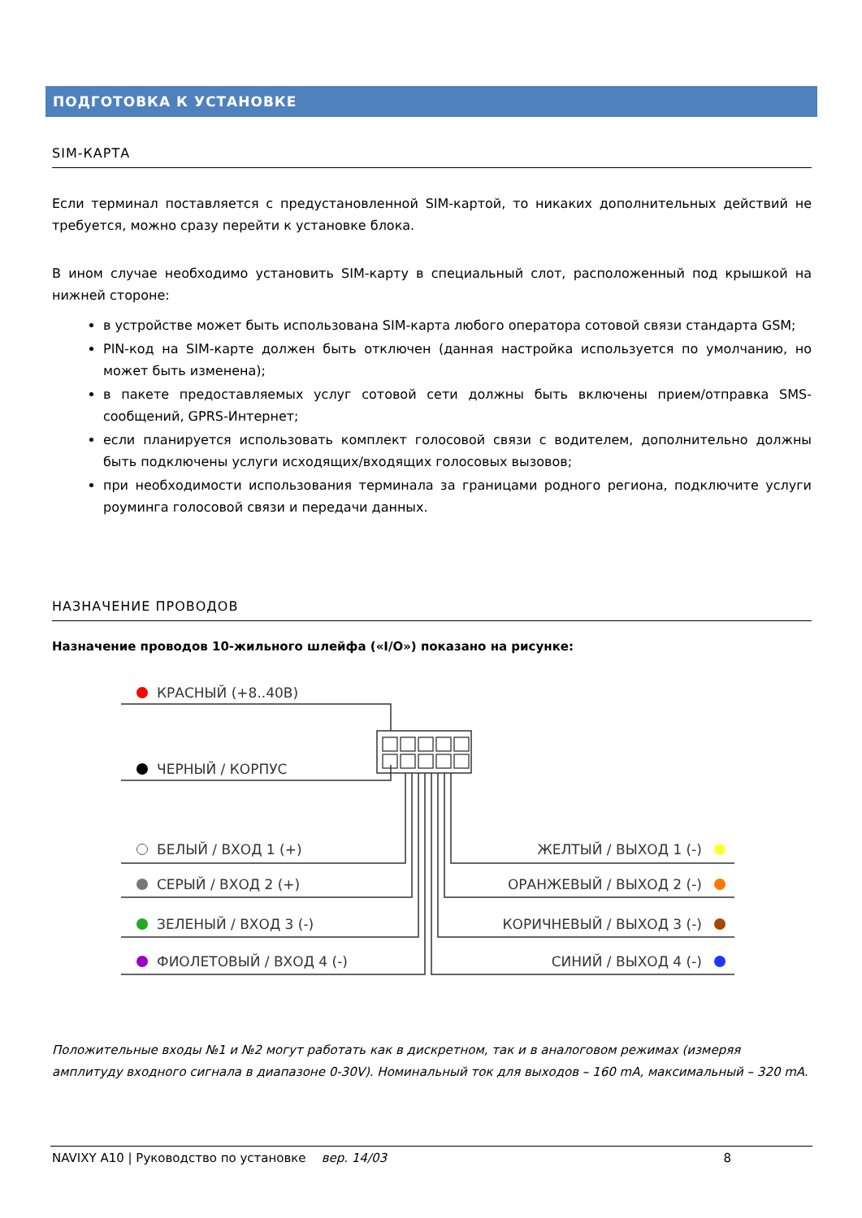ПОДГОТОВКА К УСТАНОВКЕ
SIM-КАРТА
Если терминал поставляется с предустановленной SIM-картой, то никаких дополнительных действий не требуется, можно сразу перейти к установке блока.
В ином случае необходимо установить SIM-карту в специальный слот, расположенный под крышкой на нижней стороне:
в устройстве может быть использована SIM-карта любого оператора сотовой связи стандарта GSM;
PIN-код на SIM-карте должен быть отключен (данная настройка используется по умолчанию, но может быть изменена);
в пакете предоставляемых услуг сотовой сети должны быть включены прием/отправка SMS-сообщений, GPRS-Интернет;
если планируется использовать комплект голосовой связи с водителем, дополнительно должны быть подключены услуги исходящих/входящих голосовых вызовов;
при необходимости использования терминала за границами родного региона, подключите услуги роуминга голосовой связи и передачи данных.
НАЗНАЧЕНИЕ ПРОВОДОВ
Назначение проводов 10-жильного шлейфа («I/O») показано на рисунке:
КРАСНЫЙ (+8..40В)
ЧЕРНЫЙ / КОРПУС
БЕЛЫЙ / ВХОД 1 (+)
СЕРЫЙ / ВХОД 2 (+)
ЗЕЛЕНЫЙ / ВХОД 3 (-)
ФИОЛЕТОВЫЙ / ВХОД 4 (-)
ЖЕЛТЫЙ / ВЫХОД 1 (-)
ОРАНЖЕВЫЙ / ВЫХОД 2 (-)
КОРИЧНЕВЫЙ / ВЫХОД 3 (-)
СИНИЙ / ВЫХОД 4 (-)
Положительные входы №1 и №2 могут работать как в дискретном, так и в аналоговом режимах (измеряя амплитуду входного сигнала в диапазоне 0-30V). Номинальный ток для выходов – 160 mA, максимальный – 320 mA.
NAVIXY A10 | Руководство по установке вер. 14/03 8